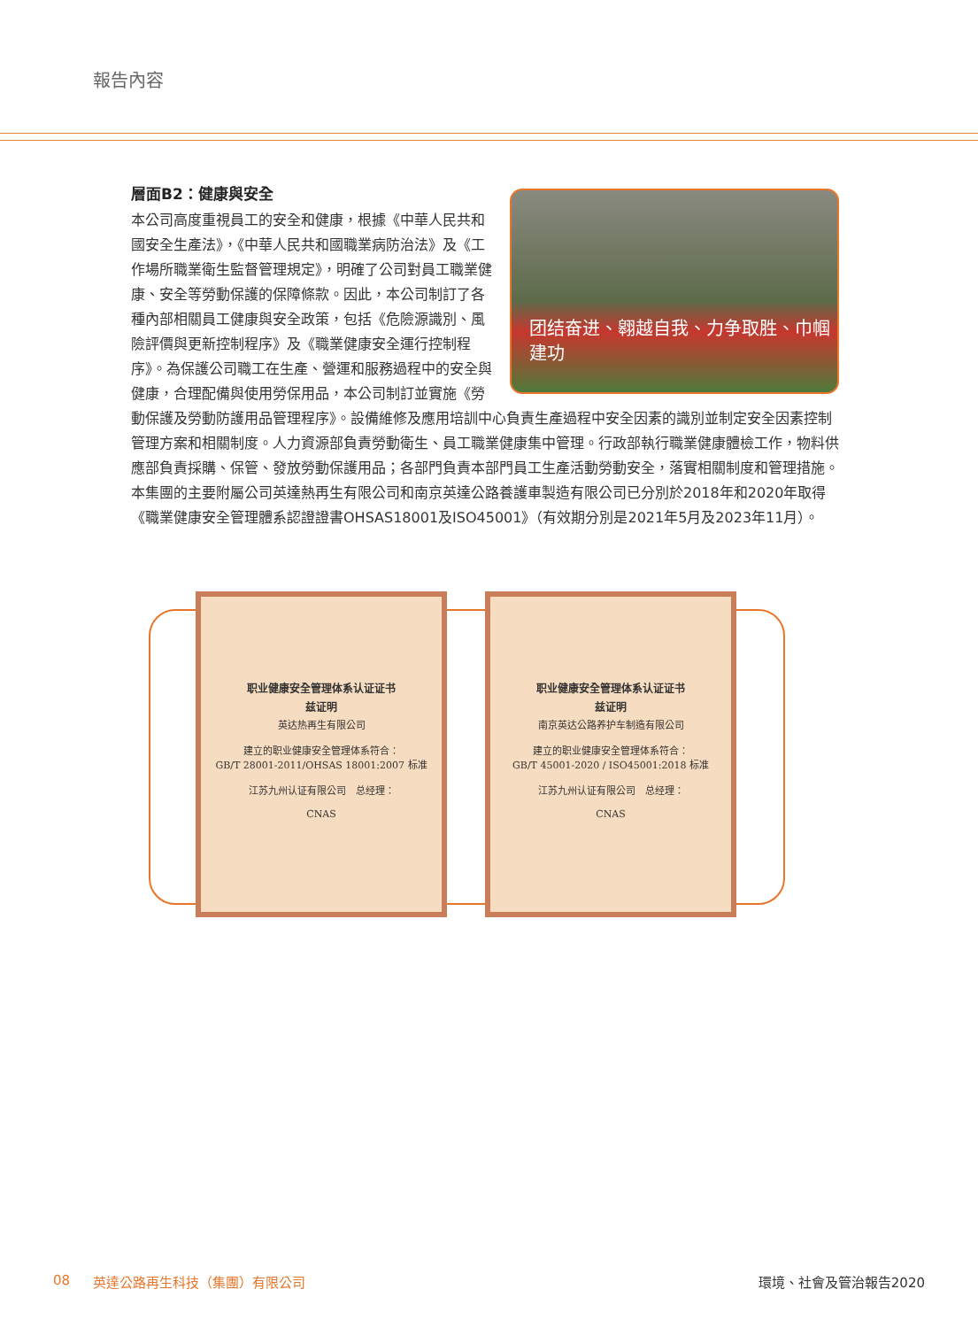報告內容
層面B2：健康與安全
团结奋进、翱越自我、力争取胜、巾帼建功
本公司高度重視員工的安全和健康，根據《中華人民共和國安全生產法》，《中華人民共和國職業病防治法》及《工作場所職業衛生監督管理規定》，明確了公司對員工職業健康、安全等勞動保護的保障條款。因此，本公司制訂了各種內部相關員工健康與安全政策，包括《危險源識別、風險評價與更新控制程序》及《職業健康安全運行控制程序》。為保護公司職工在生產、營運和服務過程中的安全與健康，合理配備與使用勞保用品，本公司制訂並實施《勞動保護及勞動防護用品管理程序》。設備維修及應用培訓中心負責生產過程中安全因素的識別並制定安全因素控制管理方案和相關制度。人力資源部負責勞動衛生、員工職業健康集中管理。行政部執行職業健康體檢工作，物料供應部負責採購、保管、發放勞動保護用品；各部門負責本部門員工生產活動勞動安全，落實相關制度和管理措施。本集團的主要附屬公司英達熱再生有限公司和南京英達公路養護車製造有限公司已分別於2018年和2020年取得《職業健康安全管理體系認證證書OHSAS18001及ISO45001》（有效期分別是2021年5月及2023年11月）。
职业健康安全管理体系认证证书
兹证明
英达热再生有限公司
建立的职业健康安全管理体系符合：
GB/T 28001-2011/OHSAS 18001:2007 标准
江苏九州认证有限公司　总经理：
CNAS
职业健康安全管理体系认证证书
兹证明
南京英达公路养护车制造有限公司
建立的职业健康安全管理体系符合：
GB/T 45001-2020 / ISO45001:2018 标准
江苏九州认证有限公司　总经理：
CNAS
08 英達公路再生科技（集團）有限公司 環境、社會及管治報告2020